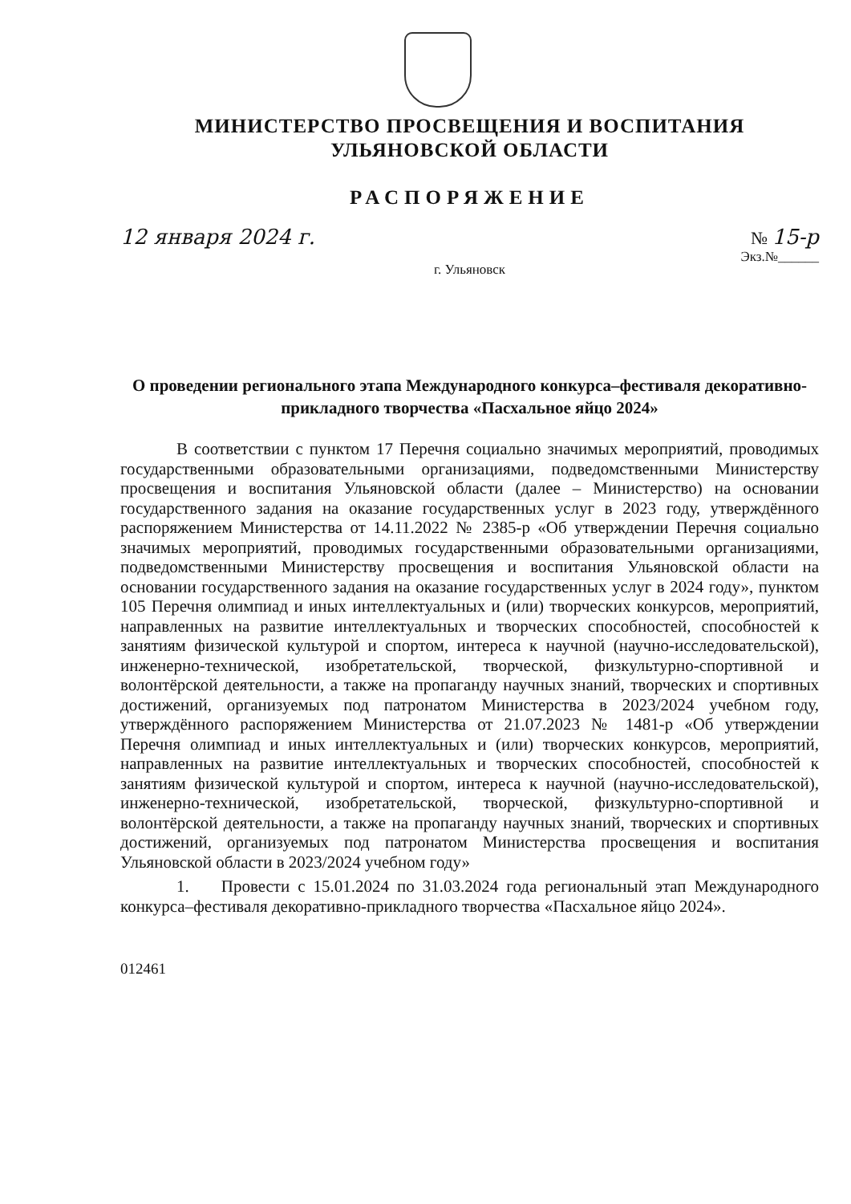МИНИСТЕРСТВО ПРОСВЕЩЕНИЯ И ВОСПИТАНИЯ
УЛЬЯНОВСКОЙ ОБЛАСТИ
РАСПОРЯЖЕНИЕ
12 января 2024 г. № 15-р
Экз.№______
г. Ульяновск
О проведении регионального этапа Международного конкурса–фестиваля декоративно-прикладного творчества «Пасхальное яйцо 2024»
В соответствии с пунктом 17 Перечня социально значимых мероприятий, проводимых государственными образовательными организациями, подведомственными Министерству просвещения и воспитания Ульяновской области (далее – Министерство) на основании государственного задания на оказание государственных услуг в 2023 году, утверждённого распоряжением Министерства от 14.11.2022 № 2385-р «Об утверждении Перечня социально значимых мероприятий, проводимых государственными образовательными организациями, подведомственными Министерству просвещения и воспитания Ульяновской области на основании государственного задания на оказание государственных услуг в 2024 году», пунктом 105 Перечня олимпиад и иных интеллектуальных и (или) творческих конкурсов, мероприятий, направленных на развитие интеллектуальных и творческих способностей, способностей к занятиям физической культурой и спортом, интереса к научной (научно-исследовательской), инженерно-технической, изобретательской, творческой, физкультурно-спортивной и волонтёрской деятельности, а также на пропаганду научных знаний, творческих и спортивных достижений, организуемых под патронатом Министерства в 2023/2024 учебном году, утверждённого распоряжением Министерства от 21.07.2023 № 1481-р «Об утверждении Перечня олимпиад и иных интеллектуальных и (или) творческих конкурсов, мероприятий, направленных на развитие интеллектуальных и творческих способностей, способностей к занятиям физической культурой и спортом, интереса к научной (научно-исследовательской), инженерно-технической, изобретательской, творческой, физкультурно-спортивной и волонтёрской деятельности, а также на пропаганду научных знаний, творческих и спортивных достижений, организуемых под патронатом Министерства просвещения и воспитания Ульяновской области в 2023/2024 учебном году»
1. Провести с 15.01.2024 по 31.03.2024 года региональный этап Международного конкурса–фестиваля декоративно-прикладного творчества «Пасхальное яйцо 2024».
012461